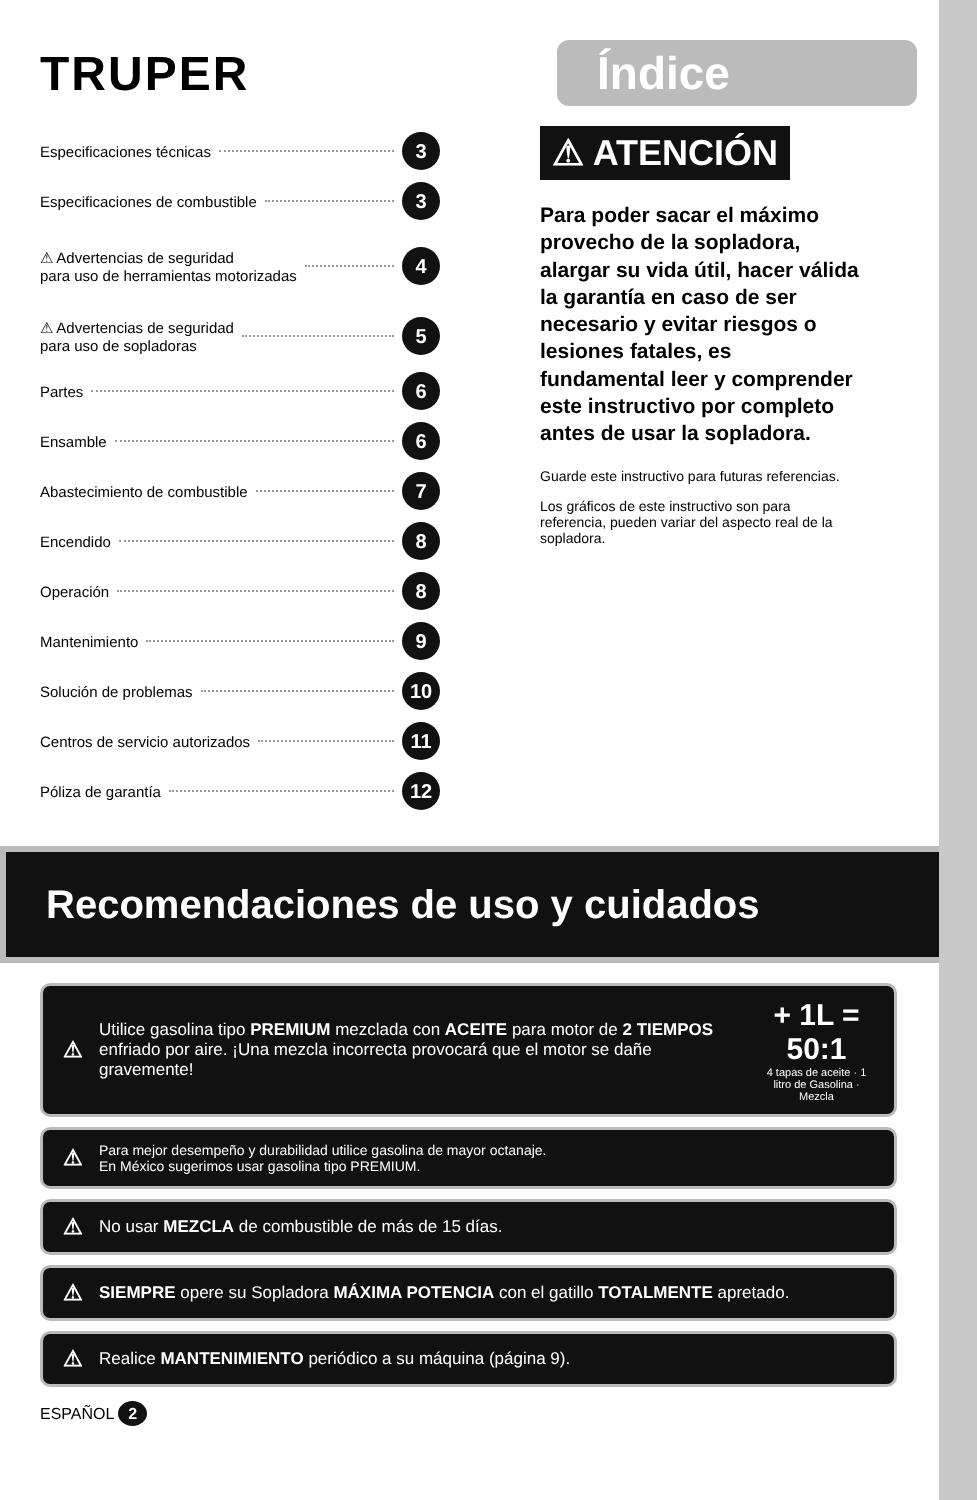TRUPER
Índice
Especificaciones técnicas 3
Especificaciones de combustible 3
⚠ Advertencias de seguridad
para uso de herramientas motorizadas 4
⚠ Advertencias de seguridad
para uso de sopladoras 5
Partes 6
Ensamble 6
Abastecimiento de combustible 7
Encendido 8
Operación 8
Mantenimiento 9
Solución de problemas 10
Centros de servicio autorizados 11
Póliza de garantía 12
⚠ ATENCIÓN
Para poder sacar el máximo provecho de la sopladora, alargar su vida útil, hacer válida la garantía en caso de ser necesario y evitar riesgos o lesiones fatales, es fundamental leer y comprender este instructivo por completo antes de usar la sopladora.
Guarde este instructivo para futuras referencias.
Los gráficos de este instructivo son para referencia, pueden variar del aspecto real de la sopladora.
Recomendaciones de uso y cuidados
⚠ Utilice gasolina tipo PREMIUM mezclada con ACEITE para motor de 2 TIEMPOS enfriado por aire. ¡Una mezcla incorrecta provocará que el motor se dañe gravemente! + 1L = 50:1
4 tapas de aceite · 1 litro de Gasolina · Mezcla
⚠ Para mejor desempeño y durabilidad utilice gasolina de mayor octanaje.
En México sugerimos usar gasolina tipo PREMIUM.
⚠ No usar MEZCLA de combustible de más de 15 días.
⚠ SIEMPRE opere su Sopladora MÁXIMA POTENCIA con el gatillo TOTALMENTE apretado.
⚠ Realice MANTENIMIENTO periódico a su máquina (página 9).
ESPAÑOL 2